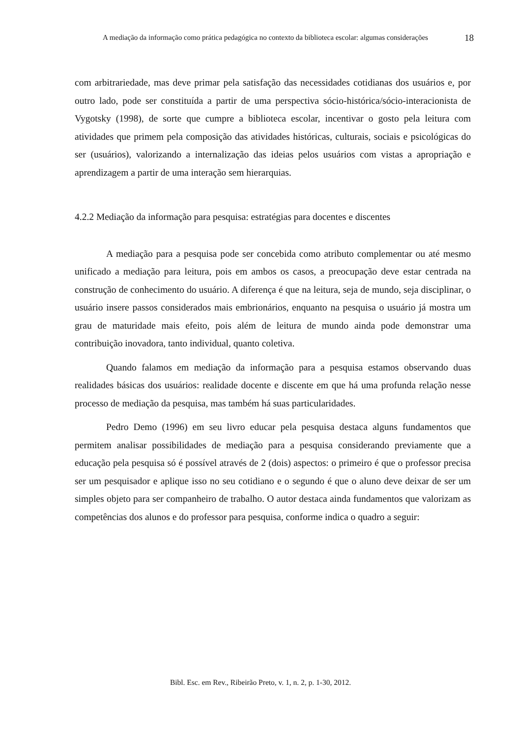A mediação da informação como prática pedagógica no contexto da biblioteca escolar: algumas considerações
18
com arbitrariedade, mas deve primar pela satisfação das necessidades cotidianas dos usuários e, por outro lado, pode ser constituída a partir de uma perspectiva sócio-histórica/sócio-interacionista de Vygotsky (1998), de sorte que cumpre a biblioteca escolar, incentivar o gosto pela leitura com atividades que primem pela composição das atividades históricas, culturais, sociais e psicológicas do ser (usuários), valorizando a internalização das ideias pelos usuários com vistas a apropriação e aprendizagem a partir de uma interação sem hierarquias.
4.2.2 Mediação da informação para pesquisa: estratégias para docentes e discentes
A mediação para a pesquisa pode ser concebida como atributo complementar ou até mesmo unificado a mediação para leitura, pois em ambos os casos, a preocupação deve estar centrada na construção de conhecimento do usuário. A diferença é que na leitura, seja de mundo, seja disciplinar, o usuário insere passos considerados mais embrionários, enquanto na pesquisa o usuário já mostra um grau de maturidade mais efeito, pois além de leitura de mundo ainda pode demonstrar uma contribuição inovadora, tanto individual, quanto coletiva.
Quando falamos em mediação da informação para a pesquisa estamos observando duas realidades básicas dos usuários: realidade docente e discente em que há uma profunda relação nesse processo de mediação da pesquisa, mas também há suas particularidades.
Pedro Demo (1996) em seu livro educar pela pesquisa destaca alguns fundamentos que permitem analisar possibilidades de mediação para a pesquisa considerando previamente que a educação pela pesquisa só é possível através de 2 (dois) aspectos: o primeiro é que o professor precisa ser um pesquisador e aplique isso no seu cotidiano e o segundo é que o aluno deve deixar de ser um simples objeto para ser companheiro de trabalho. O autor destaca ainda fundamentos que valorizam as competências dos alunos e do professor para pesquisa, conforme indica o quadro a seguir:
Bibl. Esc. em Rev., Ribeirão Preto, v. 1, n. 2, p. 1-30, 2012.